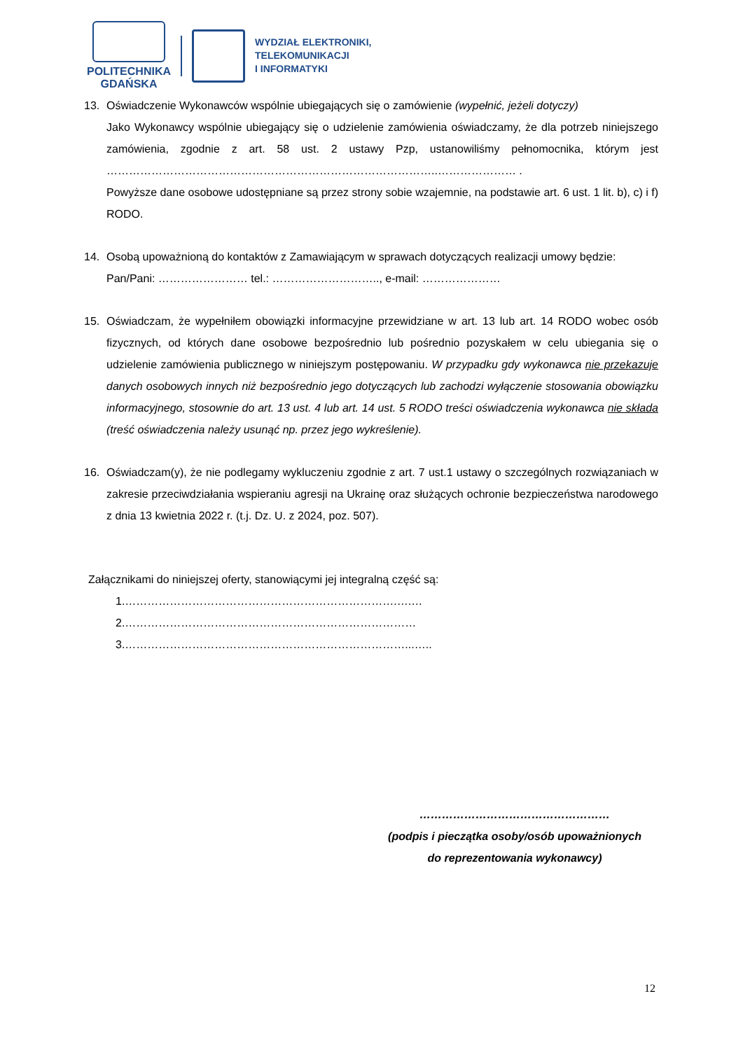POLITECHNIKA
GDAŃSKA
WYDZIAŁ ELEKTRONIKI,
TELEKOMUNIKACJI
I INFORMATYKI
13. Oświadczenie Wykonawców wspólnie ubiegających się o zamówienie (wypełnić, jeżeli dotyczy)
Jako Wykonawcy wspólnie ubiegający się o udzielenie zamówienia oświadczamy, że dla potrzeb niniejszego zamówienia, zgodnie z art. 58 ust. 2 ustawy Pzp, ustanowiliśmy pełnomocnika, którym jest ……………………………………………………………………………..………………… .
Powyższe dane osobowe udostępniane są przez strony sobie wzajemnie, na podstawie art. 6 ust. 1 lit. b), c) i f) RODO.
14. Osobą upoważnioną do kontaktów z Zamawiającym w sprawach dotyczących realizacji umowy będzie:
Pan/Pani: …………………… tel.: ……………………….., e-mail: …………………
15. Oświadczam, że wypełniłem obowiązki informacyjne przewidziane w art. 13 lub art. 14 RODO wobec osób fizycznych, od których dane osobowe bezpośrednio lub pośrednio pozyskałem w celu ubiegania się o udzielenie zamówienia publicznego w niniejszym postępowaniu. W przypadku gdy wykonawca nie przekazuje danych osobowych innych niż bezpośrednio jego dotyczących lub zachodzi wyłączenie stosowania obowiązku informacyjnego, stosownie do art. 13 ust. 4 lub art. 14 ust. 5 RODO treści oświadczenia wykonawca nie składa (treść oświadczenia należy usunąć np. przez jego wykreślenie).
16. Oświadczam(y), że nie podlegamy wykluczeniu zgodnie z art. 7 ust.1 ustawy o szczególnych rozwiązaniach w zakresie przeciwdziałania wspieraniu agresji na Ukrainę oraz służących ochronie bezpieczeństwa narodowego z dnia 13 kwietnia 2022 r. (t.j. Dz. U. z 2024, poz. 507).
Załącznikami do niniejszej oferty, stanowiącymi jej integralną część są:
1.……………………………………………………………….….…
2.……………………………………………………………………
3.…………………………………………………………………...…..
……………………………………………
(podpis i pieczątka osoby/osób upoważnionych
do reprezentowania wykonawcy)
12